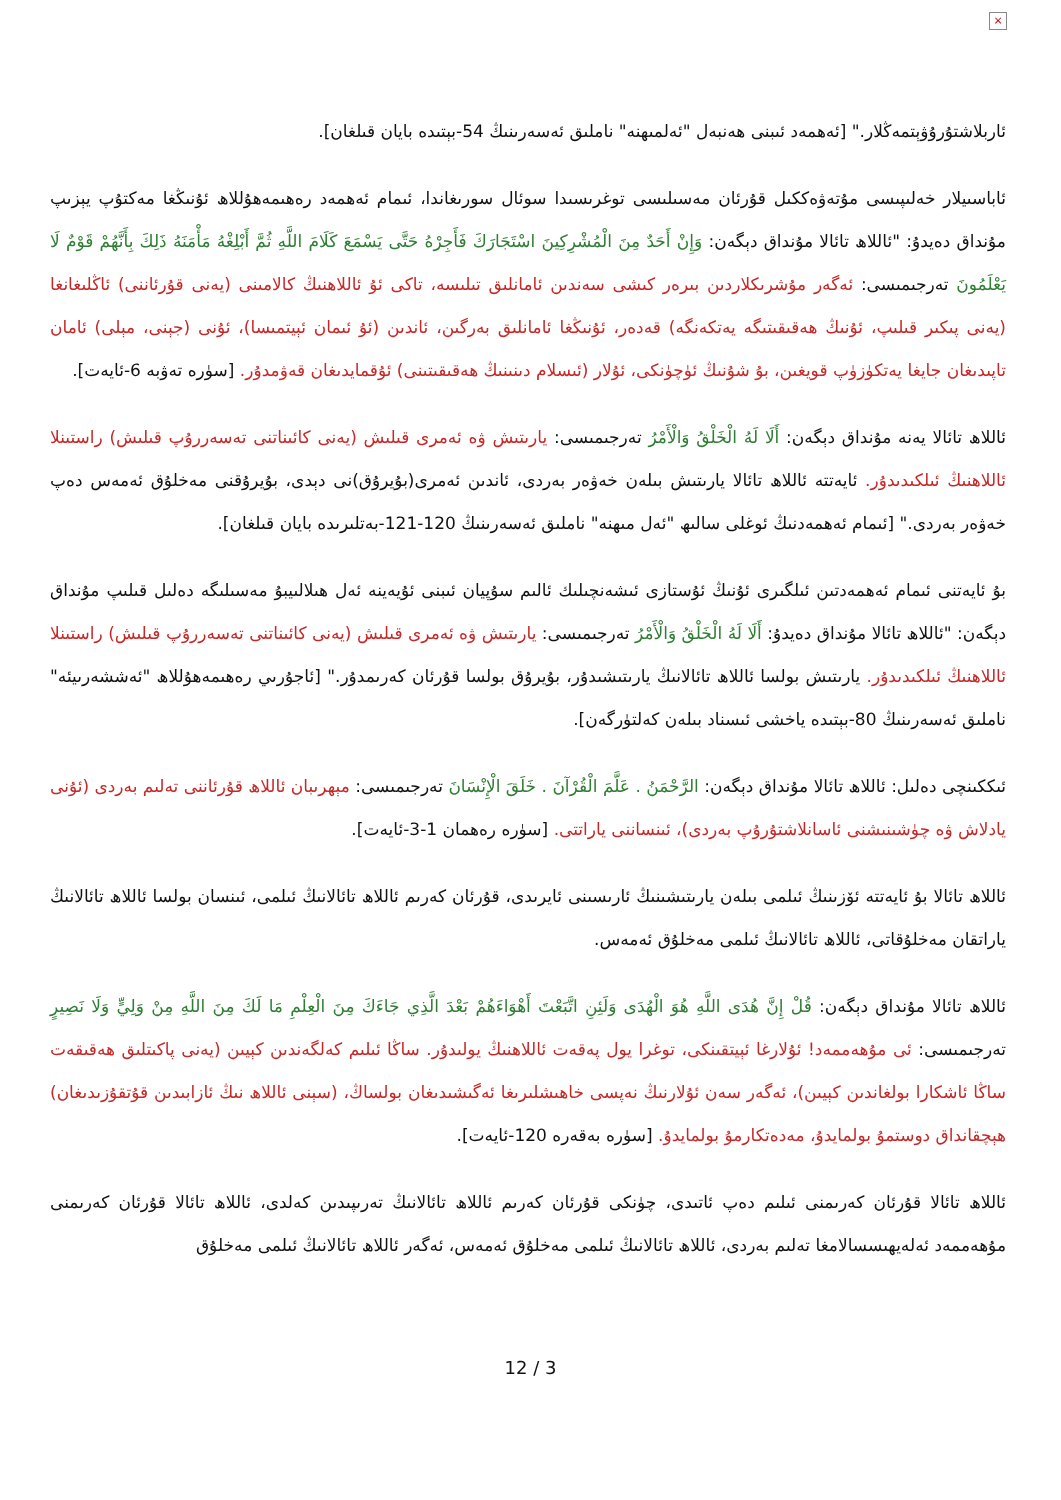×
ئاربلاشتۇرۇۋېتمەڭلار." [ئەھمەد ئىبنى ھەنبەل "ئەلمىھنە" ناملىق ئەسەرىنىڭ 54-بېتىدە بايان قىلغان].
ئاباسىيلار خەلىپىسى مۇتەۋەككىل قۇرئان مەسىلىسى توغرىسىدا سوئال سورىغاندا، ئىمام ئەھمەد رەھىمەھۇللاھ ئۇنىڭغا مەكتۇپ يېزىپ مۇنداق دەيدۇ: "ئاللاھ تائالا مۇنداق دېگەن: وَإِنْ أَحَدٌ مِنَ الْمُشْرِكِينَ اسْتَجَارَكَ فَأَجِرْهُ حَتَّى يَسْمَعَ كَلَامَ اللَّهِ ثُمَّ أَبْلِغْهُ مَأْمَنَهُ ذَلِكَ بِأَنَّهُمْ قَوْمٌ لَا يَعْلَمُونَ تەرجىمىسى: ئەگەر مۇشرىكلاردىن بىرەر كىشى سەندىن ئامانلىق تىلىسە، تاكى ئۇ ئاللاھنىڭ كالامىنى (يەنى قۇرئاننى) ئاڭلىغانغا (يەنى پىكىر قىلىپ، ئۇنىڭ ھەقىقىتىگە يەتكەنگە) قەدەر، ئۇنىڭغا ئامانلىق بەرگىن، ئاندىن (ئۇ ئىمان ئېيتمىسا)، ئۇنى (جېنى، مېلى) ئامان تاپىدىغان جايغا يەتكۈزۈپ قويغىن، بۇ شۇنىڭ ئۈچۈنكى، ئۇلار (ئىسلام دىنىنىڭ ھەقىقىتىنى) ئۇقمايدىغان قەۋمدۇر. [سۈرە تەۋبە 6-ئايەت].
ئاللاھ تائالا يەنە مۇنداق دېگەن: أَلَا لَهُ الْخَلْقُ وَالْأَمْرُ تەرجىمىسى: يارىتىش ۋە ئەمرى قىلىش (يەنى كائىناتنى تەسەررۇپ قىلىش) راستىنلا ئاللاھنىڭ ئىلكىدىدۇر. ئايەتتە ئاللاھ تائالا يارىتىش بىلەن خەۋەر بەردى، ئاندىن ئەمرى(بۇيرۇق)نى دېدى، بۇيرۇقنى مەخلۇق ئەمەس دەپ خەۋەر بەردى." [ئىمام ئەھمەدنىڭ ئوغلى سالىھ "ئەل مىھنە" ناملىق ئەسەرىنىڭ 120-121-بەتلىرىدە بايان قىلغان].
بۇ ئايەتنى ئىمام ئەھمەدتىن ئىلگىرى ئۇنىڭ ئۇستازى ئىشەنچىلىك ئالىم سۇپيان ئىبنى ئۇيەينە ئەل ھىلالىيبۇ مەسىلىگە دەلىل قىلىپ مۇنداق دېگەن: "ئاللاھ تائالا مۇنداق دەيدۇ: أَلَا لَهُ الْخَلْقُ وَالْأَمْرُ تەرجىمىسى: يارىتىش ۋە ئەمرى قىلىش (يەنى كائىناتنى تەسەررۇپ قىلىش) راستىنلا ئاللاھنىڭ ئىلكىدىدۇر. يارىتىش بولسا ئاللاھ تائالانىڭ يارىتىشىدۇر، بۇيرۇق بولسا قۇرئان كەرىمدۇر." [ئاجۇرىي رەھىمەھۇللاھ "ئەششەرىيئە" ناملىق ئەسەرىنىڭ 80-بېتىدە ياخشى ئىسناد بىلەن كەلتۈرگەن].
ئىككىنچى دەلىل: ئاللاھ تائالا مۇنداق دېگەن: الرَّحْمَنُ . عَلَّمَ الْقُرْآنَ . خَلَقَ الْإِنْسَانَ تەرجىمىسى: مېھرىبان ئاللاھ قۇرئاننى تەلىم بەردى (ئۇنى يادلاش ۋە چۈشىنىشنى ئاسانلاشتۇرۇپ بەردى)، ئىنساننى ياراتتى. [سۈرە رەھمان 1-3-ئايەت].
ئاللاھ تائالا بۇ ئايەتتە ئۆزىنىڭ ئىلمى بىلەن يارىتىشىنىڭ ئارىسىنى ئايرىدى، قۇرئان كەرىم ئاللاھ تائالانىڭ ئىلمى، ئىنسان بولسا ئاللاھ تائالانىڭ ياراتقان مەخلۇقاتى، ئاللاھ تائالانىڭ ئىلمى مەخلۇق ئەمەس.
ئاللاھ تائالا مۇنداق دېگەن: قُلْ إِنَّ هُدَى اللَّهِ هُوَ الْهُدَى وَلَئِنِ اتَّبَعْتَ أَهْوَاءَهُمْ بَعْدَ الَّذِي جَاءَكَ مِنَ الْعِلْمِ مَا لَكَ مِنَ اللَّهِ مِنْ وَلِيٍّ وَلَا نَصِيرٍ تەرجىمىسى: ئى مۇھەممەد! ئۇلارغا ئېيتقىنكى، توغرا يول پەقەت ئاللاھنىڭ يولىدۇر. ساڭا ئىلىم كەلگەندىن كېيىن (يەنى پاكىتلىق ھەقىقەت ساڭا ئاشكارا بولغاندىن كېيىن)، ئەگەر سەن ئۇلارنىڭ نەپسى خاھىشلىرىغا ئەگىشىدىغان بولساڭ، (سېنى ئاللاھ نىڭ ئازابىدىن قۇتقۇزىدىغان) ھېچقانداق دوستمۇ بولمايدۇ، مەدەتكارمۇ بولمايدۇ. [سۈرە بەقەرە 120-ئايەت].
ئاللاھ تائالا قۇرئان كەرىمنى ئىلىم دەپ ئاتىدى، چۈنكى قۇرئان كەرىم ئاللاھ تائالانىڭ تەرىپىدىن كەلدى، ئاللاھ تائالا قۇرئان كەرىمنى مۇھەممەد ئەلەيھىسسالامغا تەلىم بەردى، ئاللاھ تائالانىڭ ئىلمى مەخلۇق ئەمەس، ئەگەر ئاللاھ تائالانىڭ ئىلمى مەخلۇق
12 / 3